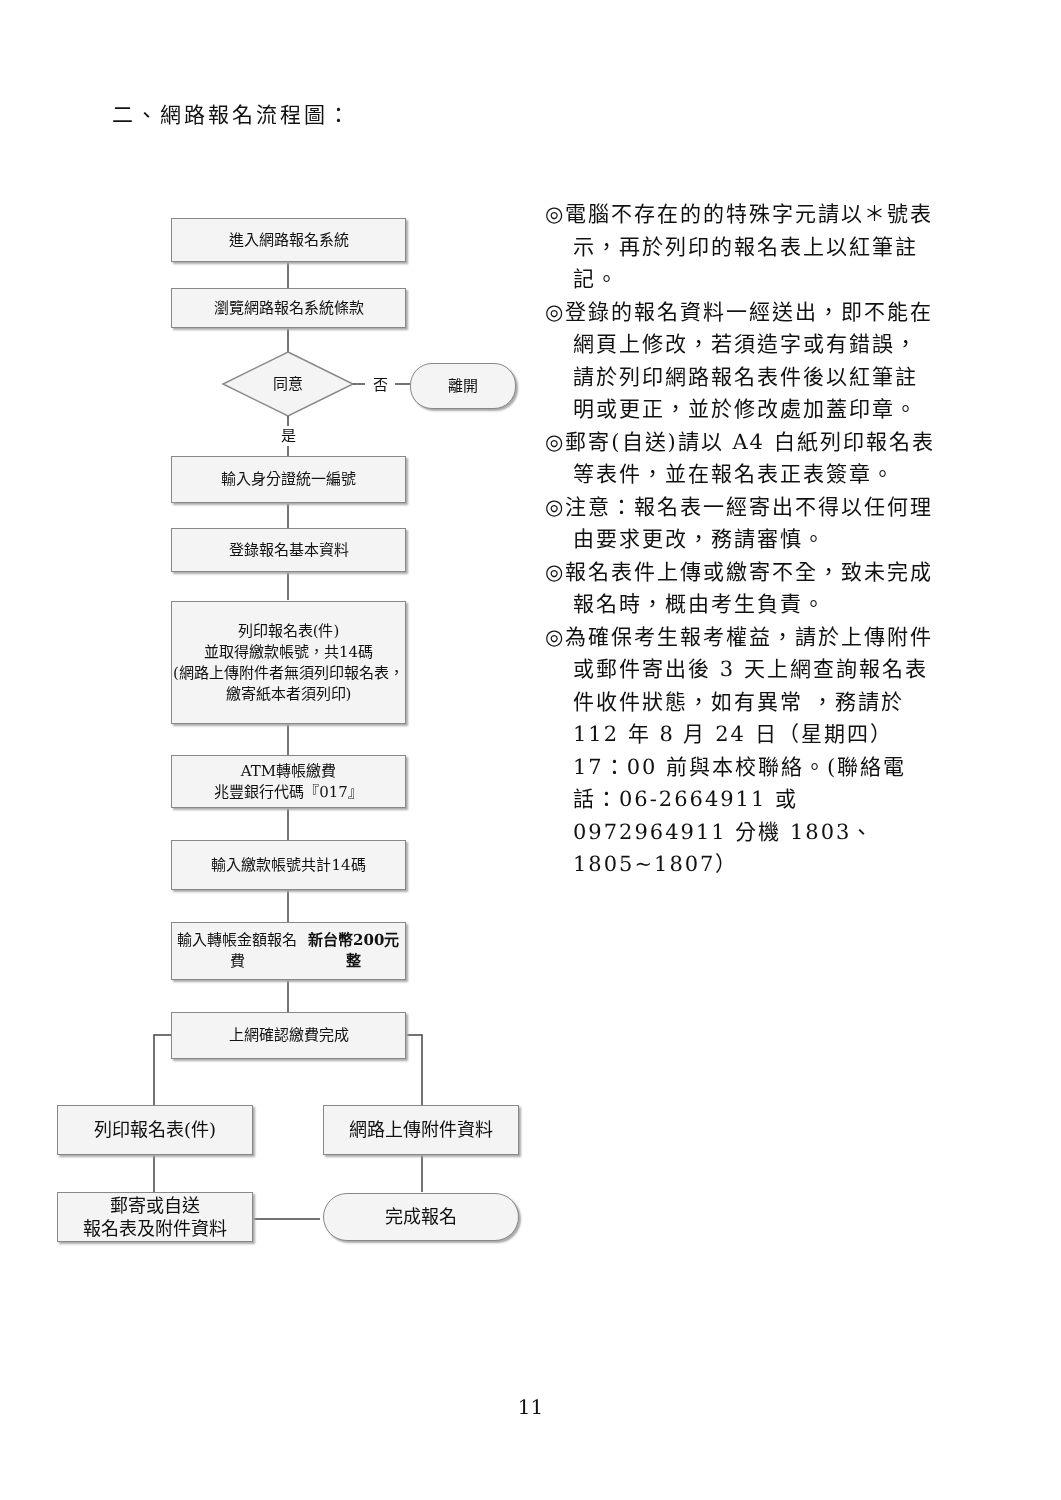二、網路報名流程圖：
進入網路報名系統
瀏覽網路報名系統條款
同意 否
離開
是
輸入身分證統一編號
登錄報名基本資料
列印報名表(件)
並取得繳款帳號，共14碼
(網路上傳附件者無須列印報名表，繳寄紙本者須列印)
ATM轉帳繳費
兆豐銀行代碼『017』
輸入繳款帳號共計14碼
輸入轉帳金額報名費
新台幣200元整
上網確認繳費完成
列印報名表(件) 網路上傳附件資料
郵寄或自送
報名表及附件資料
完成報名
◎電腦不存在的的特殊字元請以＊號表示，再於列印的報名表上以紅筆註記。
◎登錄的報名資料一經送出，即不能在網頁上修改，若須造字或有錯誤，請於列印網路報名表件後以紅筆註明或更正，並於修改處加蓋印章。
◎郵寄(自送)請以 A4 白紙列印報名表等表件，並在報名表正表簽章。
◎注意：報名表一經寄出不得以任何理由要求更改，務請審慎。
◎報名表件上傳或繳寄不全，致未完成報名時，概由考生負責。
◎為確保考生報考權益，請於上傳附件或郵件寄出後 3 天上網查詢報名表件收件狀態，如有異常 ，務請於 112 年 8 月 24 日（星期四）17：00 前與本校聯絡。(聯絡電話：06-2664911 或 0972964911 分機 1803、1805~1807）
11